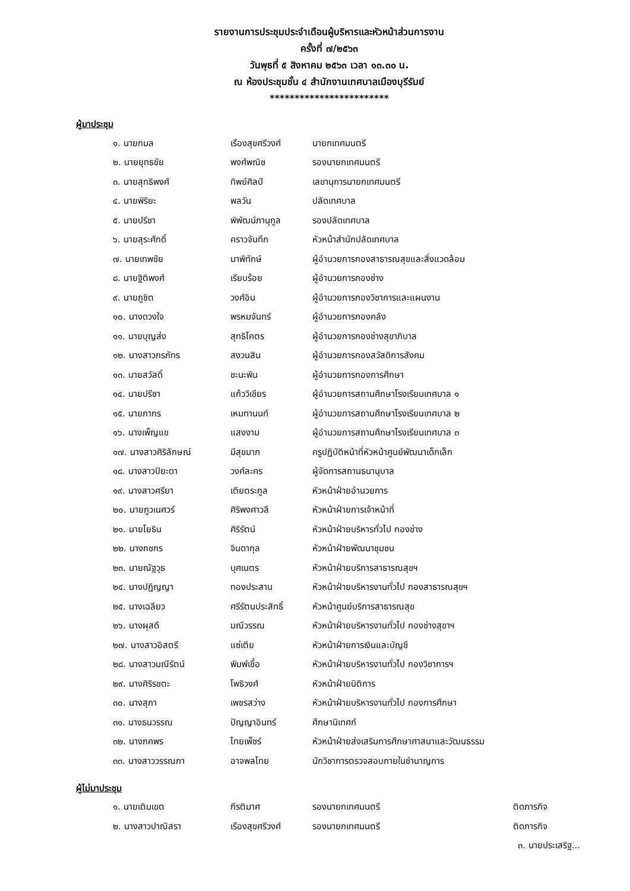รายงานการประชุมประจำเดือนผู้บริหารและหัวหน้าส่วนการงาน
ครั้งที่ ๗/๒๕๖๓
วันพุธที่ ๕ สิงหาคม ๒๕๖๓ เวลา ๑๓.๓๐ น.
ณ ห้องประชุมชั้น ๔ สำนักงานเทศบาลเมืองบุรีรัมย์
************************
ผู้มาประชุม
| ๑. นายกมล | เรืองสุขศรีวงศ์ | นายกเทศมนตรี |
| ๒. นายยุทธชัย | พงศ์พณิช | รองนายกเทศมนตรี |
| ๓. นายสุทธิพงศ์ | ทิพย์ศิลป์ | เลขานุการนายกเทศมนตรี |
| ๔. นายพิริยะ | พลวัน | ปลัดเทศบาล |
| ๕. นายปรีชา | พิพัฒน์ภานุกูล | รองปลัดเทศบาล |
| ๖. นายสุระศักดิ์ | คราวจันทึก | หัวหน้าสำนักปลัดเทศบาล |
| ๗. นายเทพชัย | มาพิทักษ์ | ผู้อำนวยการกองสาธารณสุขและสิ่งแวดล้อม |
| ๘. นายฐิติพงศ์ | เรียบร้อย | ผู้อำนวยการกองช่าง |
| ๙. นายภูชิต | วงศ์อิน | ผู้อำนวยการกองวิชาการและแผนงาน |
| ๑๐. นางดวงใจ | พรหมจันทร์ | ผู้อำนวยการกองคลัง |
| ๑๑. นายบุญส่ง | สุทธิโคตร | ผู้อำนวยการกองช่างสุขาภิบาล |
| ๑๒. นางสาวภรภัทร | สงวนสิน | ผู้อำนวยการกองสวัสดิการสังคม |
| ๑๓. นายสวัสดิ์ | ชะนะพิน | ผู้อำนวยการกองการศึกษา |
| ๑๔. นายปรีชา | แก้ววิเชียร | ผู้อำนวยการสถานศึกษาโรงเรียนเทศบาล ๑ |
| ๑๕. นายภากร | เหมทานนท์ | ผู้อำนวยการสถานศึกษาโรงเรียนเทศบาล ๒ |
| ๑๖. นางเพ็ญแข | แสงงาม | ผู้อำนวยการสถานศึกษาโรงเรียนเทศบาล ๓ |
| ๑๗. นางสาวศิริลักษณ์ | มีสุขมาก | ครูปฏิบัติหน้าที่หัวหน้าศูนย์พัฒนาเด็กเล็ก |
| ๑๘. นางสาวปิยะดา | วงศ์ละคร | ผู้จัดการสถานธนานุบาล |
| ๑๙. นางสาวศรียา | เตียตระกูล | หัวหน้าฝ่ายอำนวยการ |
| ๒๐. นายภูวเนศวร์ | ศิริพงศาวลี | หัวหน้าฝ่ายการเจ้าหน้าที่ |
| ๒๑. นายโยธิน | ศิริรัตน์ | หัวหน้าฝ่ายบริหารทั่วไป กองช่าง |
| ๒๒. นางกชกร | จินดากุล | หัวหน้าฝ่ายพัฒนาชุมชน |
| ๒๓. นายณัฐวุธ | บุศเนตร | หัวหน้าฝ่ายบริการสาธารณสุขฯ |
| ๒๔. นางปฏิญญา | ทองประสาน | หัวหน้าฝ่ายบริหารงานทั่วไป กองสาธารณสุขฯ |
| ๒๕. นางเฉลียว | ศรีรัตนประสิทธิ์ | หัวหน้าศูนย์บริการสาธารณสุข |
| ๒๖. นางผุสดี | มณีวรรณ | หัวหน้าฝ่ายบริหารงานทั่วไป กองช่างสุขาฯ |
| ๒๗. นางสาวอิสตรี | แซ่เตีย | หัวหน้าฝ่ายการเงินและบัญชี |
| ๒๘. นางสาวมณีรัตน์ | พิมพ์เชื้อ | หัวหน้าฝ่ายบริหารงานทั่วไป กองวิชาการฯ |
| ๒๙. นางศิริรชตะ | โพธิวงศ์ | หัวหน้าฝ่ายนิติการ |
| ๓๐. นางสุภา | เพชรสว่าง | หัวหน้าฝ่ายบริหารงานทั่วไป กองการศึกษา |
| ๓๑. นางธนวรรณ | ปัญญาอินทร์ | ศึกษานิเทศก์ |
| ๓๒. นางภคพร | ไทยเพ็ชร์ | หัวหน้าฝ่ายส่งเสริมการศึกษาศาสนาและวัฒนธรรม |
| ๓๓. นางสาววรรณภา | อาจพลไทย | นักวิชาการตรวจสอบภายในชำนาญการ |
ผู้ไม่มาประชุม
| ๑. นายเติมเขต | กีรติมาศ | รองนายกเทศมนตรี | ติดภารกิจ |
| ๒. นางสาวปาณิสรา | เรืองสุขศรีวงศ์ | รองนายกเทศมนตรี | ติดภารกิจ |
๓. นายประเสริฐ...